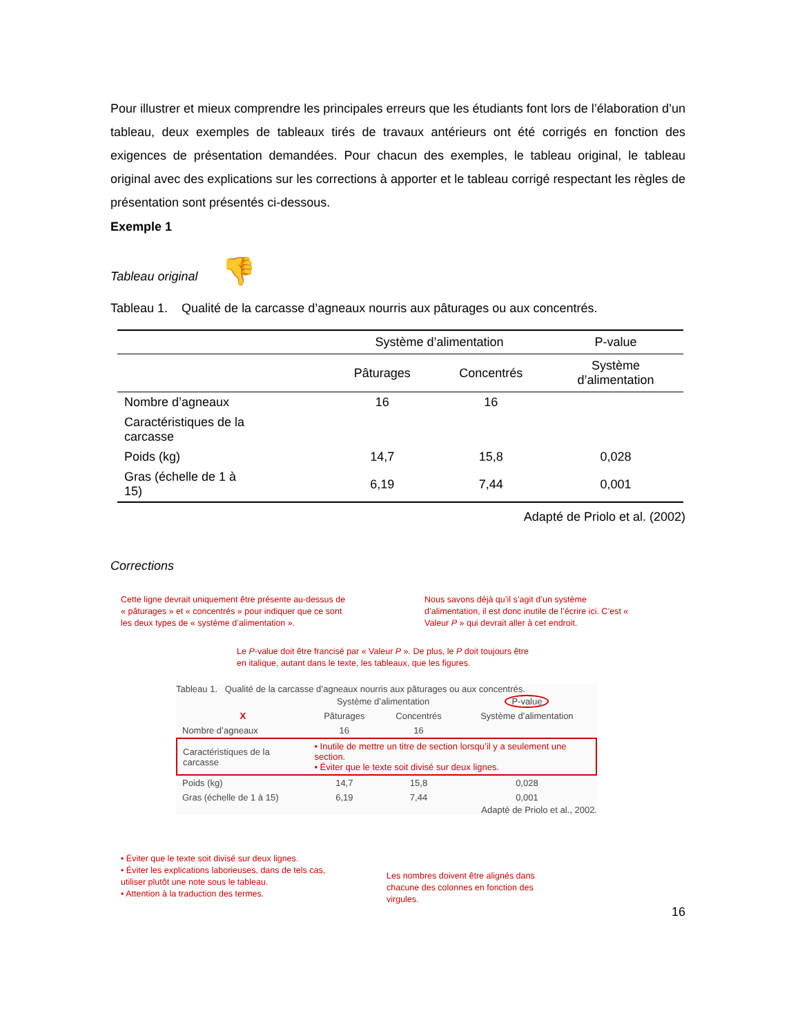Pour illustrer et mieux comprendre les principales erreurs que les étudiants font lors de l’élaboration d’un tableau, deux exemples de tableaux tirés de travaux antérieurs ont été corrigés en fonction des exigences de présentation demandées. Pour chacun des exemples, le tableau original, le tableau original avec des explications sur les corrections à apporter et le tableau corrigé respectant les règles de présentation sont présentés ci-dessous.
Exemple 1
Tableau original 👎
Tableau 1. Qualité de la carcasse d’agneaux nourris aux pâturages ou aux concentrés.
| | Système d’alimentation | | P-value |
| --- | --- | --- | --- |
| | Pâturages | Concentrés | Système d’alimentation |
| Nombre d’agneaux | 16 | 16 | |
| Caractéristiques de la carcasse | | | |
| Poids (kg) | 14,7 | 15,8 | 0,028 |
| Gras (échelle de 1 à 15) | 6,19 | 7,44 | 0,001 |
Adapté de Priolo et al. (2002)
Corrections
Cette ligne devrait uniquement être présente au-dessus de « pâturages » et « concentrés » pour indiquer que ce sont les deux types de « système d’alimentation ».
Nous savons déjà qu’il s’agit d’un système d’alimentation, il est donc inutile de l’écrire ici. C’est « Valeur P » qui devrait aller à cet endroit.
Le P-value doit être francisé par « Valeur P ». De plus, le P doit toujours être en italique, autant dans le texte, les tableaux, que les figures.
Tableau 1. Qualité de la carcasse d’agneaux nourris aux pâturages ou aux concentrés.
| | Système d’alimentation | | P-value |
| X | Pâturages | Concentrés | Système d’alimentation |
| Nombre d’agneaux | 16 | 16 | |
| Caractéristiques de la carcasse | • Inutile de mettre un titre de section lorsqu’il y a seulement une section. • Éviter que le texte soit divisé sur deux lignes. | | |
| Poids (kg) | 14,7 | 15,8 | 0,028 |
| Gras (échelle de 1 à 15) | 6,19 | 7,44 | 0,001 |
Adapté de Priolo et al., 2002.
• Éviter que le texte soit divisé sur deux lignes.
• Éviter les explications laborieuses, dans de tels cas, utiliser plutôt une note sous le tableau.
• Attention à la traduction des termes.
Les nombres doivent être alignés dans chacune des colonnes en fonction des virgules.
16